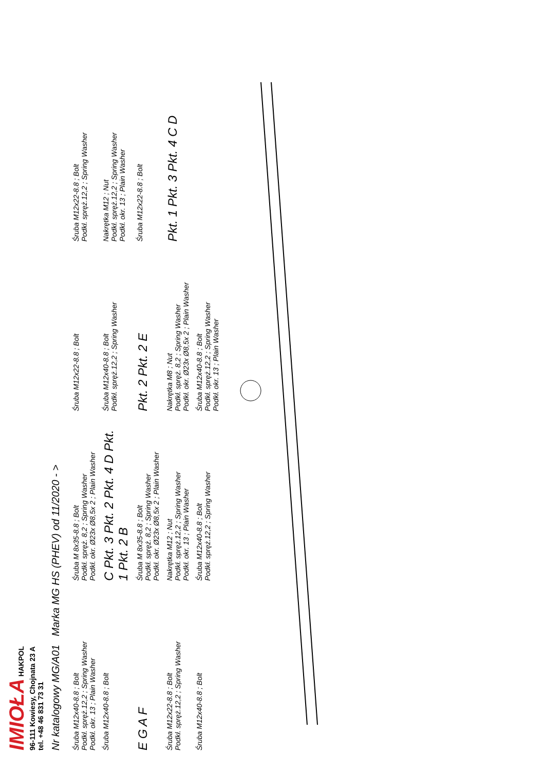IMIOŁA HAKPOL
96-111 Kowiesy, Chojnata 23 A
tel. +48 46 831 73 31
Nr katalogowy MG/A01 Marka MG HS (PHEV) od 11/2020 - >
Śruba M12x40-8.8 ; Bolt
Podkł. spręż.12,2 ; Spring Washer
Podkł. okr. 13 ; Plain Washer
Śruba M 8x35-8.8 ; Bolt
Podkł. spręż. 8,2 ; Spring Washer
Podkł. okr. Ø23x Ø8,5x 2 ; Plain Washer
Śruba M12x22-8.8 ; Bolt
Śruba M12x22-8.8 ; Bolt
Podkł. spręż.12,2 ; Spring Washer
Śruba M12x40-8.8 ; Bolt
C Pkt. 3 Pkt. 2 Pkt. 4 D Pkt. 1 Pkt. 2 B
Śruba M12x40-8.8 ; Bolt
Podkł. spręż.12,2 ; Spring Washer
Nakrętka M12 ; Nut
Podkł. spręż.12,2 ; Spring Washer
Podkł. okr. 13 ; Plain Washer
E G A F
Śruba M 8x35-8.8 ; Bolt
Podkł. spręż. 8,2 ; Spring Washer
Podkł. okr. Ø23x Ø8,5x 2 ; Plain Washer
Pkt. 2 Pkt. 2 E
Śruba M12x22-8.8 ; Bolt
Śruba M12x22-8.8 ; Bolt
Podkł. spręż.12,2 ; Spring Washer
Nakrętka M12 ; Nut
Podkł. spręż.12,2 ; Spring Washer
Podkł. okr. 13 ; Plain Washer
Nakrętka M8 ; Nut
Podkł. spręż. 8,2 ; Spring Washer
Podkł. okr. Ø23x Ø8,5x 2 ; Plain Washer
Pkt. 1 Pkt. 3 Pkt. 4 C D
Śruba M12x40-8.8 ; Bolt
Śruba M12x40-8.8 ; Bolt
Podkł. spręż.12,2 ; Spring Washer
Śruba M12x40-8.8 ; Bolt
Podkł. spręż.12,2 ; Spring Washer
Podkł. okr. 13 ; Plain Washer